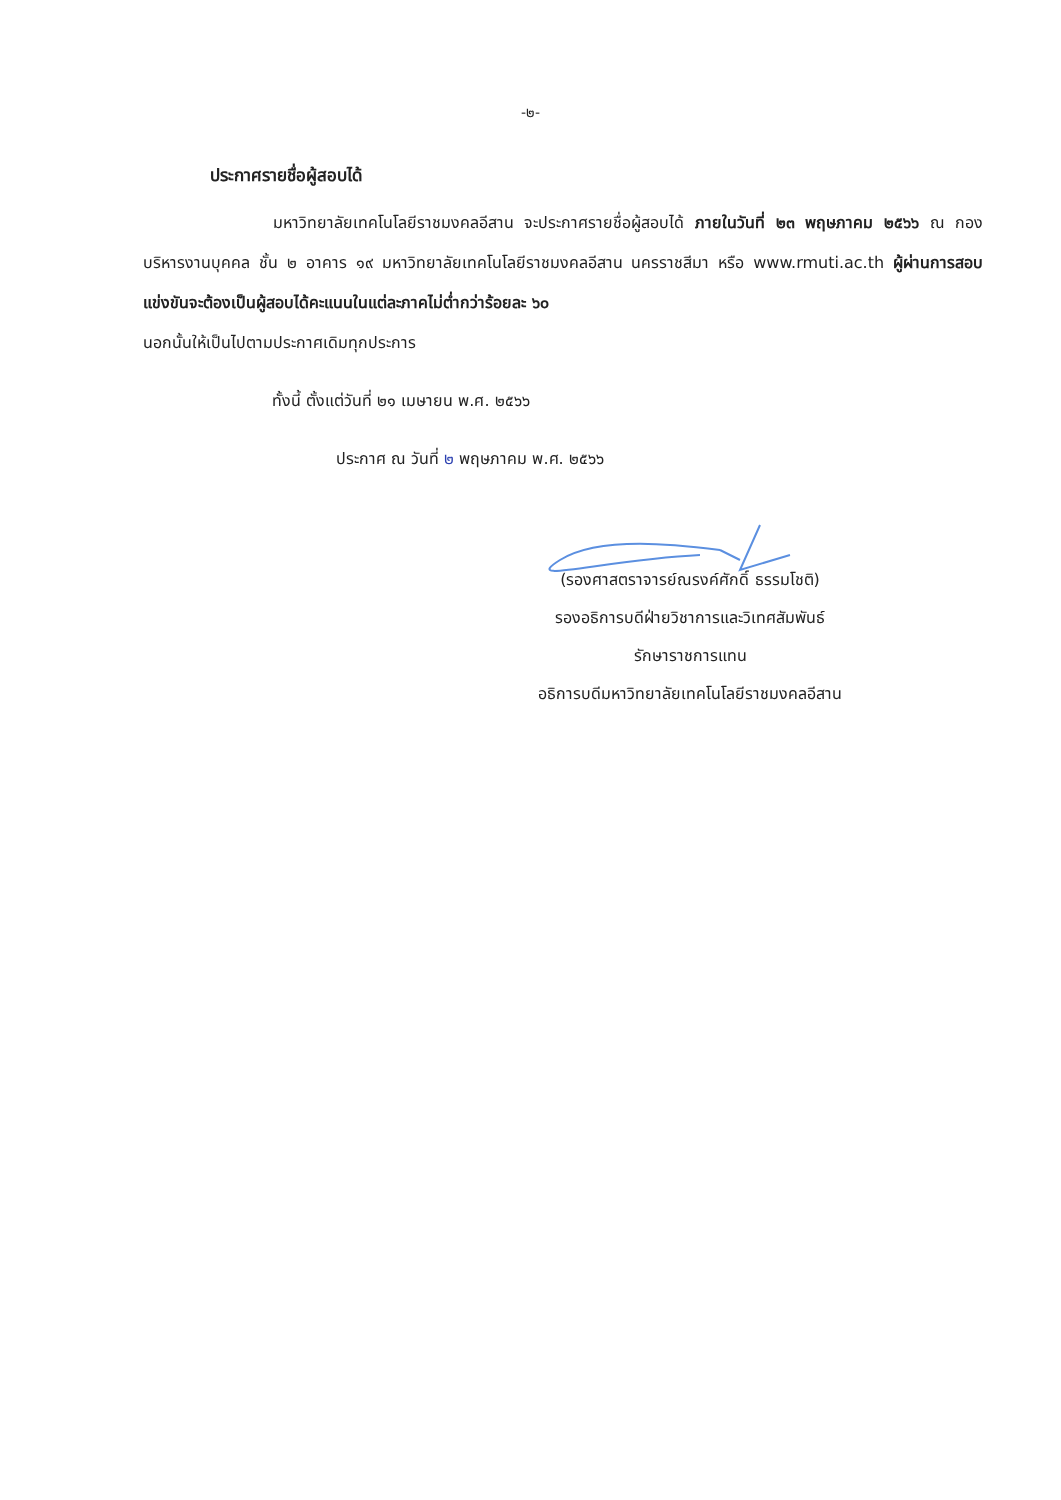-๒-
ประกาศรายชื่อผู้สอบได้
มหาวิทยาลัยเทคโนโลยีราชมงคลอีสาน จะประกาศรายชื่อผู้สอบได้ ภายในวันที่ ๒๓ พฤษภาคม ๒๕๖๖ ณ กองบริหารงานบุคคล ชั้น ๒ อาคาร ๑๙ มหาวิทยาลัยเทคโนโลยีราชมงคลอีสาน นครราชสีมา หรือ www.rmuti.ac.th ผู้ผ่านการสอบแข่งขันจะต้องเป็นผู้สอบได้คะแนนในแต่ละภาคไม่ต่ำกว่าร้อยละ ๖๐
นอกนั้นให้เป็นไปตามประกาศเดิมทุกประการ
ทั้งนี้ ตั้งแต่วันที่ ๒๑ เมษายน พ.ศ. ๒๕๖๖
ประกาศ ณ วันที่ ๒ พฤษภาคม พ.ศ. ๒๕๖๖
(รองศาสตราจารย์ณรงค์ศักดิ์ ธรรมโชติ)
รองอธิการบดีฝ่ายวิชาการและวิเทศสัมพันธ์
รักษาราชการแทน
อธิการบดีมหาวิทยาลัยเทคโนโลยีราชมงคลอีสาน